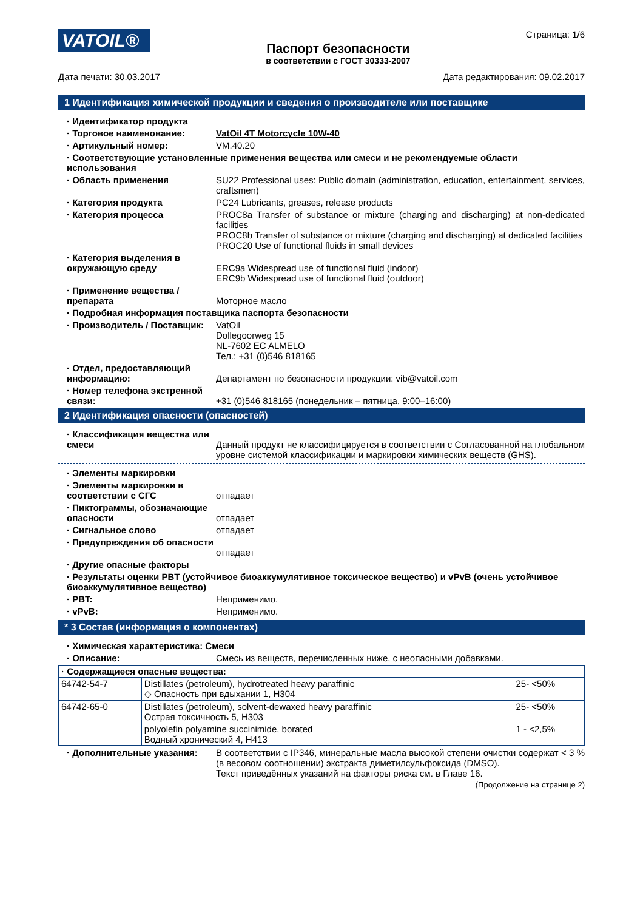VATOIL®
Паспорт безопасности
в соответствии с ГОСТ 30333-2007
Страница: 1/6
Дата печати: 30.03.2017 Дата редактирования: 09.02.2017
1 Идентификация химической продукции и сведения о производителе или поставщике
· Идентификатор продукта
· Торговое наименование: VatOil 4T Motorcycle 10W-40
· Артикульный номер: VM.40.20
· Соответствующие установленные применения вещества или смеси и не рекомендуемые области использования
· Область применения SU22 Professional uses: Public domain (administration, education, entertainment, services, craftsmen)
· Категория продукта PC24 Lubricants, greases, release products
· Категория процесса PROC8a Transfer of substance or mixture (charging and discharging) at non-dedicated facilities
PROC8b Transfer of substance or mixture (charging and discharging) at dedicated facilities
PROC20 Use of functional fluids in small devices
· Категория выделения в окружающую среду
ERC9a Widespread use of functional fluid (indoor)
ERC9b Widespread use of functional fluid (outdoor)
· Применение вещества / препарата
Моторное масло
· Подробная информация поставщика паспорта безопасности
· Производитель / Поставщик:
VatOil
Dollegoorweg 15
NL-7602 EC ALMELO
Тел.: +31 (0)546 818165
· Отдел, предоставляющий информацию:
Департамент по безопасности продукции: vib@vatoil.com
· Номер телефона экстренной связи:
+31 (0)546 818165 (понедельник – пятница, 9:00–16:00)
2 Идентификация опасности (опасностей)
· Классификация вещества или смеси
Данный продукт не классифицируется в соответствии с Согласованной на глобальном уровне системой классификации и маркировки химических веществ (GHS).
· Элементы маркировки
· Элементы маркировки в соответствии с СГС
отпадает
· Пиктограммы, обозначающие опасности
отпадает
· Сигнальное слово отпадает
· Предупреждения об опасности
отпадает
· Другие опасные факторы
· Результаты оценки PBT (устойчивое биоаккумулятивное токсическое вещество) и vPvB (очень устойчивое биоаккумулятивное вещество)
· PBT: Неприменимо.
· vPvB: Неприменимо.
* 3 Состав (информация о компонентах)
· Химическая характеристика: Смеси
· Описание: Смесь из веществ, перечисленных ниже, с неопасными добавками.
| · Содержащиеся опасные вещества: | | |
| 64742-54-7 | Distillates (petroleum), hydrotreated heavy paraffinic ◇ Опасность при вдыхании 1, H304 | 25- <50% |
| 64742-65-0 | Distillates (petroleum), solvent-dewaxed heavy paraffinic Острая токсичность 5, H303 | 25- <50% |
| | polyolefin polyamine succinimide, borated Водный хронический 4, H413 | 1 - <2,5% |
· Дополнительные указания: В соответствии с IP346, минеральные масла высокой степени очистки содержат < 3 % (в весовом соотношении) экстракта диметилсульфоксида (DMSO).
Текст приведённых указаний на факторы риска см. в Главе 16.
(Продолжение на странице 2)